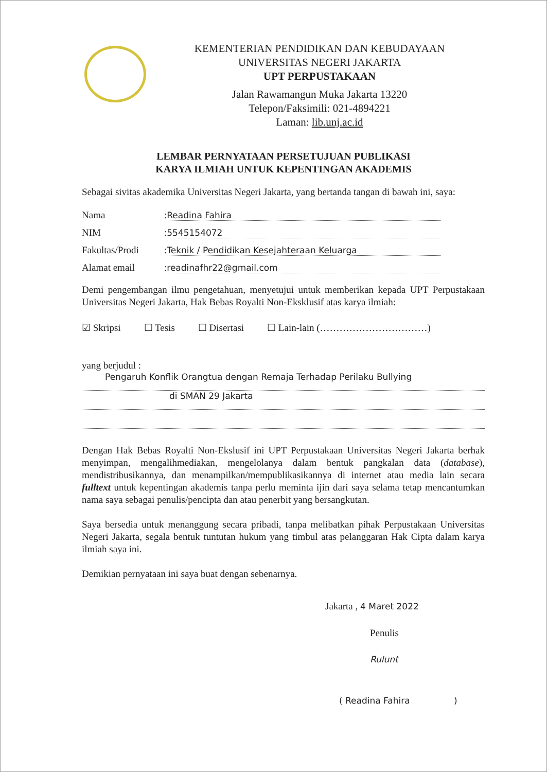KEMENTERIAN PENDIDIKAN DAN KEBUDAYAAN
UNIVERSITAS NEGERI JAKARTA
UPT PERPUSTAKAAN
Jalan Rawamangun Muka Jakarta 13220
Telepon/Faksimili: 021-4894221
Laman: lib.unj.ac.id
LEMBAR PERNYATAAN PERSETUJUAN PUBLIKASI
KARYA ILMIAH UNTUK KEPENTINGAN AKADEMIS
Sebagai sivitas akademika Universitas Negeri Jakarta, yang bertanda tangan di bawah ini, saya:
Nama: Readina Fahira
NIM: 5545154072
Fakultas/Prodi: Teknik / Pendidikan Kesejahteraan Keluarga
Alamat email: readinafhr22@gmail.com
Demi pengembangan ilmu pengetahuan, menyetujui untuk memberikan kepada UPT Perpustakaan Universitas Negeri Jakarta, Hak Bebas Royalti Non-Eksklusif atas karya ilmiah:
☑ Skripsi ☐ Tesis ☐ Disertasi ☐ Lain-lain (……………………………)
yang berjudul :
Pengaruh Konflik Orangtua dengan Remaja Terhadap Perilaku Bullying
di SMAN 29 Jakarta
Dengan Hak Bebas Royalti Non-Ekslusif ini UPT Perpustakaan Universitas Negeri Jakarta berhak menyimpan, mengalihmediakan, mengelolanya dalam bentuk pangkalan data (database), mendistribusikannya, dan menampilkan/mempublikasikannya di internet atau media lain secara fulltext untuk kepentingan akademis tanpa perlu meminta ijin dari saya selama tetap mencantumkan nama saya sebagai penulis/pencipta dan atau penerbit yang bersangkutan.
Saya bersedia untuk menanggung secara pribadi, tanpa melibatkan pihak Perpustakaan Universitas Negeri Jakarta, segala bentuk tuntutan hukum yang timbul atas pelanggaran Hak Cipta dalam karya ilmiah saya ini.
Demikian pernyataan ini saya buat dengan sebenarnya.
Jakarta , 4 Maret 2022
Penulis
Rulunt
( Readina Fahira )